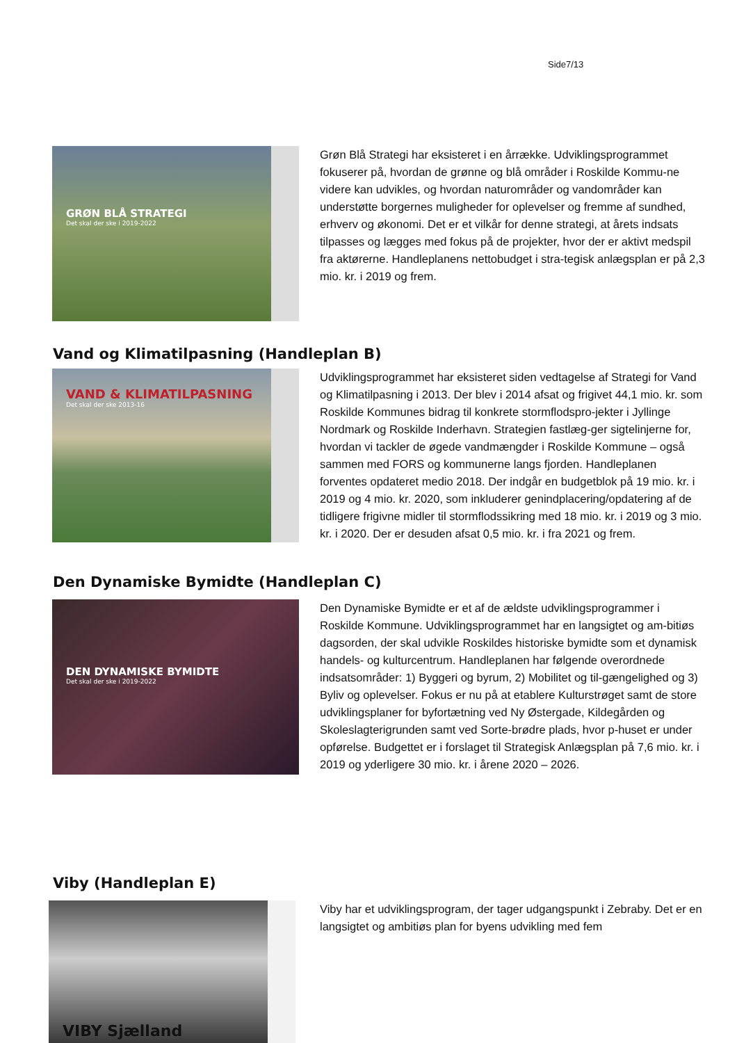Side7/13
GRØN BLÅ STRATEGI
Det skal der ske i 2019-2022
Grøn Blå Strategi har eksisteret i en årrække. Udviklingsprogrammet fokuserer på, hvordan de grønne og blå områder i Roskilde Kommu-ne videre kan udvikles, og hvordan naturområder og vandområder kan understøtte borgernes muligheder for oplevelser og fremme af sundhed, erhverv og økonomi. Det er et vilkår for denne strategi, at årets indsats tilpasses og lægges med fokus på de projekter, hvor der er aktivt medspil fra aktørerne. Handleplanens nettobudget i stra-tegisk anlægsplan er på 2,3 mio. kr. i 2019 og frem.
Vand og Klimatilpasning (Handleplan B)
VAND & KLIMATILPASNING
Det skal der ske 2013-16
Udviklingsprogrammet har eksisteret siden vedtagelse af Strategi for Vand og Klimatilpasning i 2013. Der blev i 2014 afsat og frigivet 44,1 mio. kr. som Roskilde Kommunes bidrag til konkrete stormflodspro-jekter i Jyllinge Nordmark og Roskilde Inderhavn. Strategien fastlæg-ger sigtelinjerne for, hvordan vi tackler de øgede vandmængder i Roskilde Kommune – også sammen med FORS og kommunerne langs fjorden. Handleplanen forventes opdateret medio 2018. Der indgår en budgetblok på 19 mio. kr. i 2019 og 4 mio. kr. 2020, som inkluderer genindplacering/opdatering af de tidligere frigivne midler til stormflodssikring med 18 mio. kr. i 2019 og 3 mio. kr. i 2020. Der er desuden afsat 0,5 mio. kr. i fra 2021 og frem.
Den Dynamiske Bymidte (Handleplan C)
DEN DYNAMISKE BYMIDTE
Det skal der ske i 2019-2022
Den Dynamiske Bymidte er et af de ældste udviklingsprogrammer i Roskilde Kommune. Udviklingsprogrammet har en langsigtet og am-bitiøs dagsorden, der skal udvikle Roskildes historiske bymidte som et dynamisk handels- og kulturcentrum. Handleplanen har følgende overordnede indsatsområder: 1) Byggeri og byrum, 2) Mobilitet og til-gængelighed og 3) Byliv og oplevelser. Fokus er nu på at etablere Kulturstrøget samt de store udviklingsplaner for byfortætning ved Ny Østergade, Kildegården og Skoleslagterigrunden samt ved Sorte-brødre plads, hvor p-huset er under opførelse. Budgettet er i forslaget til Strategisk Anlægsplan på 7,6 mio. kr. i 2019 og yderligere 30 mio. kr. i årene 2020 – 2026.
Viby (Handleplan E)
VIBY Sjælland
Viby har et udviklingsprogram, der tager udgangspunkt i Zebraby. Det er en langsigtet og ambitiøs plan for byens udvikling med fem